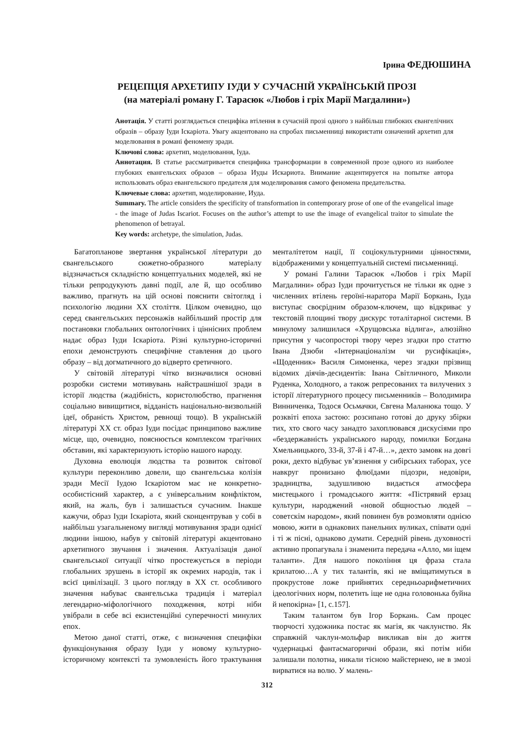Ірина ФЕДЮШИНА
РЕЦЕПЦІЯ АРХЕТИПУ ІУДИ У СУЧАСНІЙ УКРАЇНСЬКІЙ ПРОЗІ
(на матеріалі роману Г. Тарасюк «Любов і гріх Марії Магдалини»)
Анотація. У статті розглядається специфіка втілення в сучасній прозі одного з найбільш глибоких євангелічних образів – образу Іуди Іскаріота. Увагу акцентовано на спробах письменниці використати означений архетип для моделювання в романі феномену зради.
Ключові слова: архетип, моделювання, Іуда.
Аннотация. В статье рассматривается специфика трансформации в современной прозе одного из наиболее глубоких евангельских образов – образа Иуды Искариота. Внимание акцентируется на попытке автора использовать образ евангельского предателя для моделирования самого феномена предательства.
Ключевые слова: архетип, моделирование, Иуда.
Summary. The article considers the specificity of transformation in contemporary prose of one of the evangelical image - the image of Judas Iscariot. Focuses on the author’s attempt to use the image of evangelical traitor to simulate the phenomenon of betrayal.
Key words: archetype, the simulation, Judas.
Багатопланове звертання української літератури до євангельського сюжетно-образного матеріалу відзначається складністю концептуальних моделей, які не тільки репродукують давні події, але й, що особливо важливо, прагнуть на цій основі пояснити світогляд і психологію людини ХХ століття. Цілком очевидно, що серед євангельських персонажів найбільший простір для постановки глобальних онтологічних і ціннісних проблем надає образ Іуди Іскаріота. Різні культурно-історичні епохи демонструють специфічне ставлення до цього образу – від догматичного до відверто єретичного.
У світовій літературі чітко визначилися основні розробки системи мотивувань найстрашнішої зради в історії людства (жадібність, користолюбство, прагнення соціально вивищитися, відданість національно-визвольній ідеї, обраність Христом, ревнощі тощо). В українській літературі ХХ ст. образ Іуди посідає принципово важливе місце, що, очевидно, пояснюється комплексом трагічних обставин, які характеризують історію нашого народу.
Духовна еволюція людства та розвиток світової культури переконливо довели, що євангельська колізія зради Месії Іудою Іскаріотом має не конкретно-особистісний характер, а є універсальним конфліктом, який, на жаль, був і залишається сучасним. Інакше кажучи, образ Іуди Іскаріота, який сконцентрував у собі в найбільш узагальненому вигляді мотивування зради однієї людини іншою, набув у світовій літературі акцентовано архетипного звучання і значення. Актуалізація даної євангельської ситуації чітко простежується в періоди глобальних зрушень в історії як окремих народів, так і всієї цивілізації. З цього погляду в ХХ ст. особливого значення набуває євангельська традиція і матеріал легендарно-міфологічного походження, котрі ніби увібрали в себе всі екзистенційні суперечності минулих епох.
Метою даної статті, отже, є визначення специфіки функціонування образу Іуди у новому культурно-історичному контексті та зумовленість його трактування менталітетом нації, її соціокультурними цінностями, відображеними у концептуальній системі письменниці.
У романі Галини Тарасюк «Любов і гріх Марії Магдалини» образ Іуди прочитується не тільки як одне з численних втілень героїні-наратора Марії Боркань, Іуда виступає своєрідним образом-ключем, що відкриває у текстовій площині твору дискурс тоталітарної системи. В минулому залишилася «Хрущовська відлига», алюзійно присутня у часопросторі твору через згадки про статтю Івана Дзюби «Інтернаціоналізм чи русифікація», «Щоденник» Василя Симоненка, через згадки прізвищ відомих діячів-десидентів: Івана Світличного, Миколи Руденка, Холодного, а також репресованих та вилучених з історії літературного процесу письменників – Володимира Винниченка, Тодося Осьмачки, Євгена Маланюка тощо. У розквіті епоха застою: розсипано готові до друку збірки тих, хто свого часу занадто захоплювався дискусіями про «бездержавність українського народу, помилки Богдана Хмельницького, 33-й, 37-й і 47-й…», дехто замовк на довгі роки, дехто відбуває ув’язнення у сибірських таборах, усе навкруг пронизано флюїдами підозри, недовіри, зрадництва, задушливою видається атмосфера мистецького і громадського життя: «Пістрявий ерзац культури, народжений «новой общностью людей – советскім народом», який повинен був розмовляти однією мовою, жити в однакових панельних вуликах, співати одні і ті ж пісні, однаково думати. Середній рівень духовності активно пропагувала і знаменита передача «Алло, ми іщем таланти». Для нашого покоління ця фраза стала крилатою…А у тих талантів, які не вміщатимуться в прокрустове ложе прийнятих середньоарифметичних ідеологічних норм, полетить іще не одна головонька буйна й непокірна» [1, с.157].
Таким талантом був Ігор Боркань. Сам процес творчості художника постає як магія, як чаклунство. Як справжній чаклун-мольфар викликав він до життя чудернацькі фантасмагоричні образи, які потім ніби залишали полотна, никали тісною майстернею, не в змозі вирватися на волю. У малень-
312